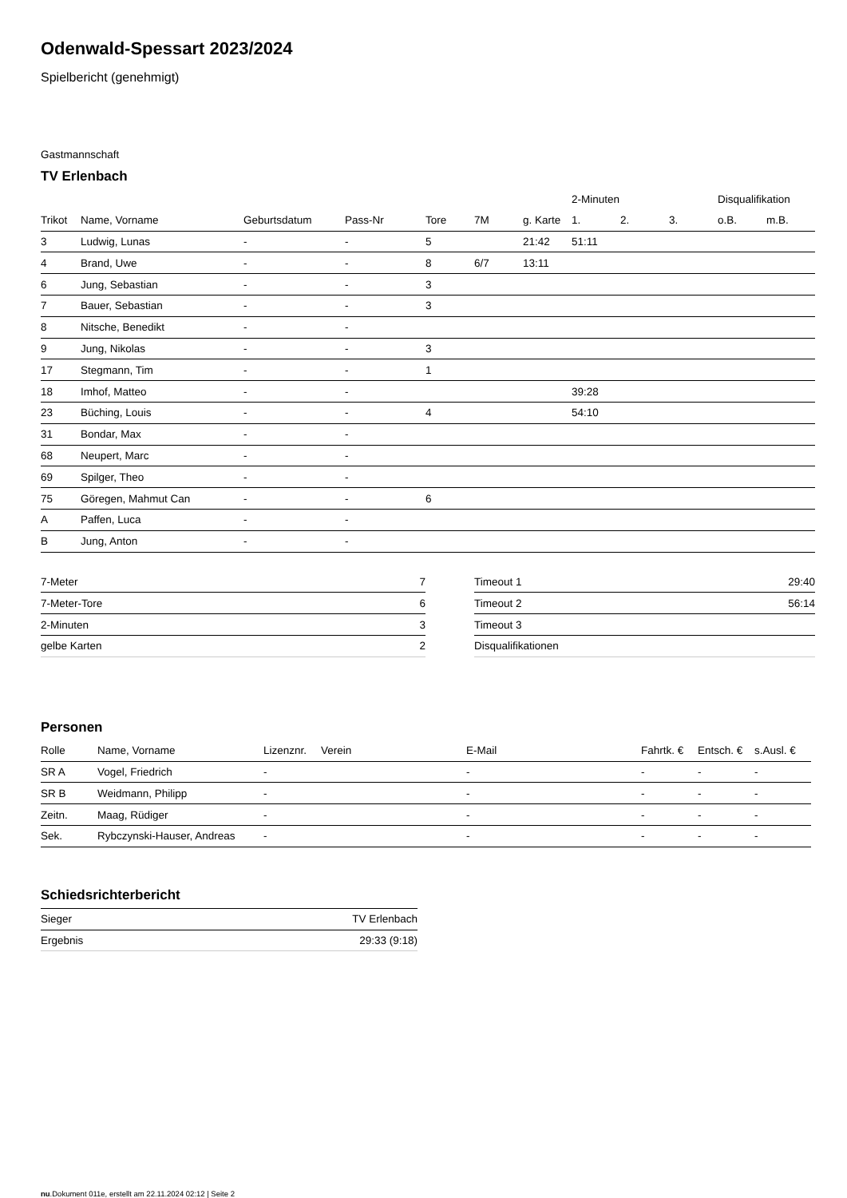Odenwald-Spessart 2023/2024
Spielbericht (genehmigt)
Gastmannschaft
TV Erlenbach
| | | | | | | | 2-Minuten | | | Disqualifikation | |
| --- | --- | --- | --- | --- | --- | --- | --- | --- | --- | --- | --- |
| Trikot | Name, Vorname | Geburtsdatum | Pass-Nr | Tore | 7M | g. Karte | 1. | 2. | 3. | o.B. | m.B. |
| 3 | Ludwig, Lunas | - | - | 5 | | 21:42 | 51:11 | | | | |
| 4 | Brand, Uwe | - | - | 8 | 6/7 | 13:11 | | | | | |
| 6 | Jung, Sebastian | - | - | 3 | | | | | | | |
| 7 | Bauer, Sebastian | - | - | 3 | | | | | | | |
| 8 | Nitsche, Benedikt | - | - | | | | | | | | |
| 9 | Jung, Nikolas | - | - | 3 | | | | | | | |
| 17 | Stegmann, Tim | - | - | 1 | | | | | | | |
| 18 | Imhof, Matteo | - | - | | | | 39:28 | | | | |
| 23 | Büching, Louis | - | - | 4 | | | 54:10 | | | | |
| 31 | Bondar, Max | - | - | | | | | | | | |
| 68 | Neupert, Marc | - | - | | | | | | | | |
| 69 | Spilger, Theo | - | - | | | | | | | | |
| 75 | Göregen, Mahmut Can | - | - | 6 | | | | | | | |
| A | Paffen, Luca | - | - | | | | | | | | |
| B | Jung, Anton | - | - | | | | | | | | |
| 7-Meter | 7 |
| 7-Meter-Tore | 6 |
| 2-Minuten | 3 |
| gelbe Karten | 2 |
| Timeout 1 | 29:40 |
| Timeout 2 | 56:14 |
| Timeout 3 | |
| Disqualifikationen | |
Personen
| Rolle | Name, Vorname | Lizenznr. | Verein | E-Mail | Fahrtk. € | Entsch. € | s.Ausl. € |
| --- | --- | --- | --- | --- | --- | --- | --- |
| SR A | Vogel, Friedrich | - | | - | - | - | - |
| SR B | Weidmann, Philipp | - | | - | - | - | - |
| Zeitn. | Maag, Rüdiger | - | | - | - | - | - |
| Sek. | Rybczynski-Hauser, Andreas | - | | - | - | - | - |
Schiedsrichterbericht
| Sieger | TV Erlenbach |
| Ergebnis | 29:33 (9:18) |
nu.Dokument 011e, erstellt am 22.11.2024 02:12 | Seite 2